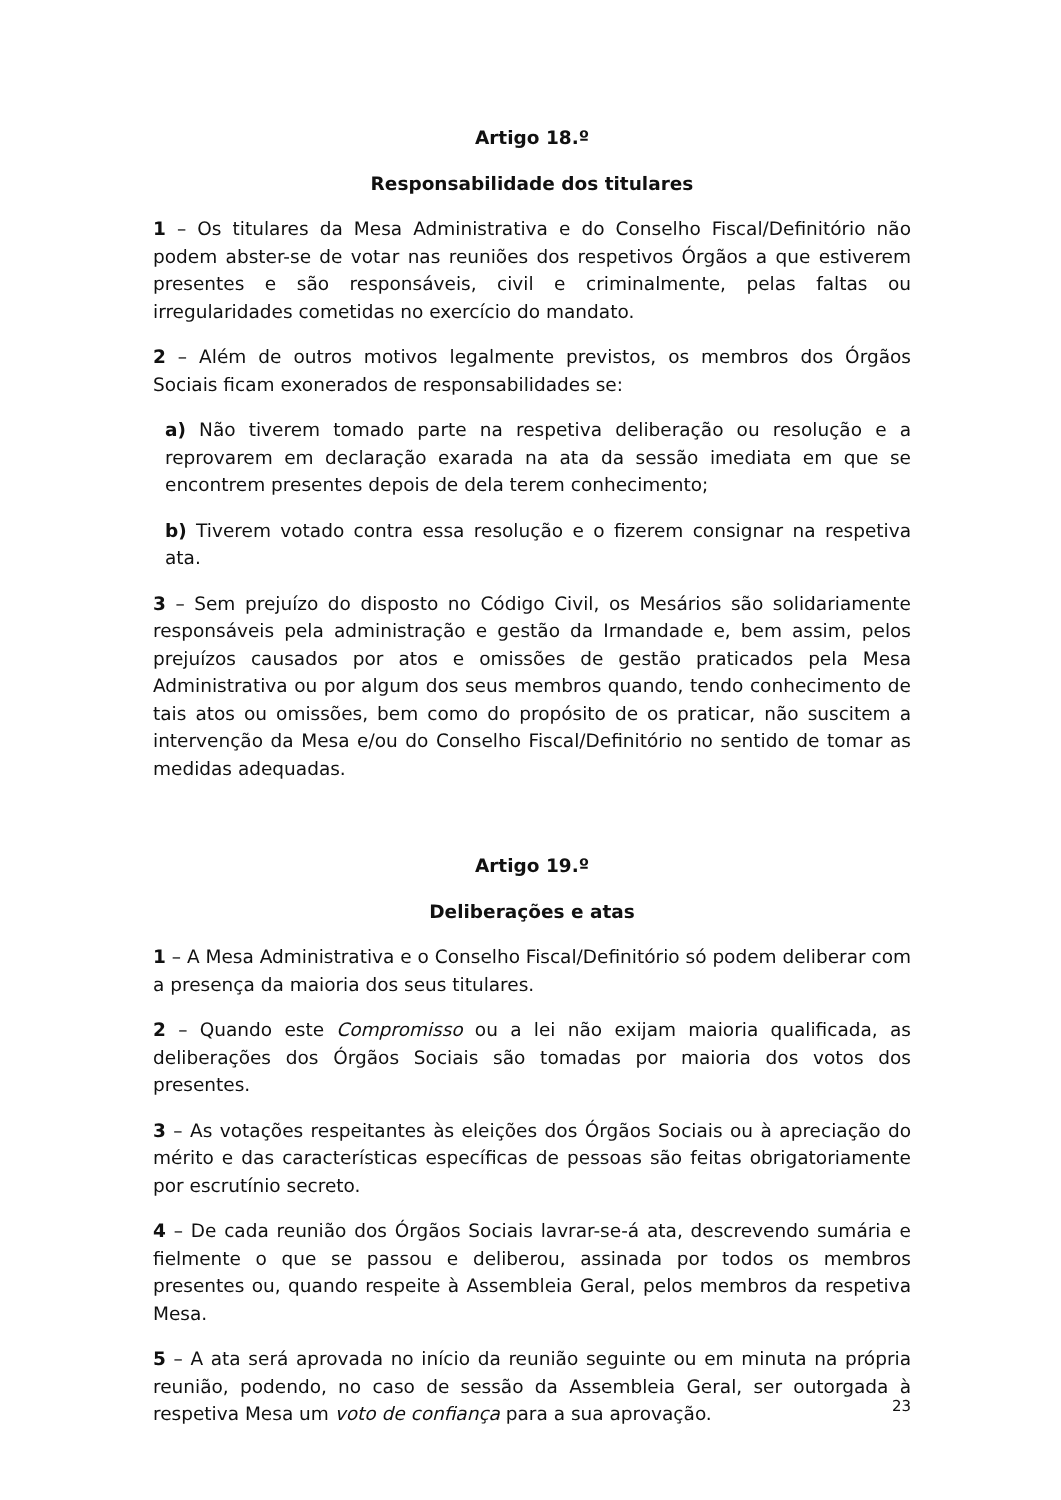Artigo 18.º
Responsabilidade dos titulares
1 – Os titulares da Mesa Administrativa e do Conselho Fiscal/Definitório não podem abster-se de votar nas reuniões dos respetivos Órgãos a que estiverem presentes e são responsáveis, civil e criminalmente, pelas faltas ou irregularidades cometidas no exercício do mandato.
2 – Além de outros motivos legalmente previstos, os membros dos Órgãos Sociais ficam exonerados de responsabilidades se:
a) Não tiverem tomado parte na respetiva deliberação ou resolução e a reprovarem em declaração exarada na ata da sessão imediata em que se encontrem presentes depois de dela terem conhecimento;
b) Tiverem votado contra essa resolução e o fizerem consignar na respetiva ata.
3 – Sem prejuízo do disposto no Código Civil, os Mesários são solidariamente responsáveis pela administração e gestão da Irmandade e, bem assim, pelos prejuízos causados por atos e omissões de gestão praticados pela Mesa Administrativa ou por algum dos seus membros quando, tendo conhecimento de tais atos ou omissões, bem como do propósito de os praticar, não suscitem a intervenção da Mesa e/ou do Conselho Fiscal/Definitório no sentido de tomar as medidas adequadas.
Artigo 19.º
Deliberações e atas
1 – A Mesa Administrativa e o Conselho Fiscal/Definitório só podem deliberar com a presença da maioria dos seus titulares.
2 – Quando este Compromisso ou a lei não exijam maioria qualificada, as deliberações dos Órgãos Sociais são tomadas por maioria dos votos dos presentes.
3 – As votações respeitantes às eleições dos Órgãos Sociais ou à apreciação do mérito e das características específicas de pessoas são feitas obrigatoriamente por escrutínio secreto.
4 – De cada reunião dos Órgãos Sociais lavrar-se-á ata, descrevendo sumária e fielmente o que se passou e deliberou, assinada por todos os membros presentes ou, quando respeite à Assembleia Geral, pelos membros da respetiva Mesa.
5 – A ata será aprovada no início da reunião seguinte ou em minuta na própria reunião, podendo, no caso de sessão da Assembleia Geral, ser outorgada à respetiva Mesa um voto de confiança para a sua aprovação.
23